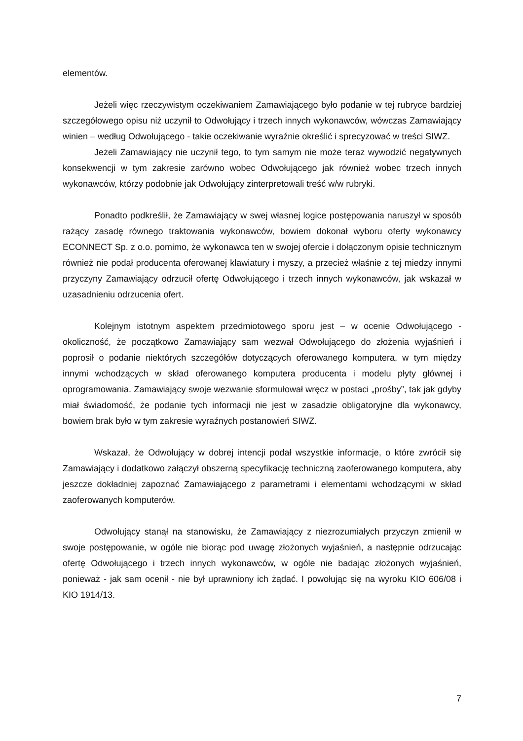elementów.
Jeżeli więc rzeczywistym oczekiwaniem Zamawiającego było podanie w tej rubryce bardziej szczegółowego opisu niż uczynił to Odwołujący i trzech innych wykonawców, wówczas Zamawiający winien – według Odwołującego - takie oczekiwanie wyraźnie określić i sprecyzować w treści SIWZ.
Jeżeli Zamawiający nie uczynił tego, to tym samym nie może teraz wywodzić negatywnych konsekwencji w tym zakresie zarówno wobec Odwołującego jak również wobec trzech innych wykonawców, którzy podobnie jak Odwołujący zinterpretowali treść w/w rubryki.
Ponadto podkreślił, że Zamawiający w swej własnej logice postępowania naruszył w sposób rażący zasadę równego traktowania wykonawców, bowiem dokonał wyboru oferty wykonawcy ECONNECT Sp. z o.o. pomimo, że wykonawca ten w swojej ofercie i dołączonym opisie technicznym również nie podał producenta oferowanej klawiatury i myszy, a przecież właśnie z tej miedzy innymi przyczyny Zamawiający odrzucił ofertę Odwołującego i trzech innych wykonawców, jak wskazał w uzasadnieniu odrzucenia ofert.
Kolejnym istotnym aspektem przedmiotowego sporu jest – w ocenie Odwołującego - okoliczność, że początkowo Zamawiający sam wezwał Odwołującego do złożenia wyjaśnień i poprosił o podanie niektórych szczegółów dotyczących oferowanego komputera, w tym między innymi wchodzących w skład oferowanego komputera producenta i modelu płyty głównej i oprogramowania. Zamawiający swoje wezwanie sformułował wręcz w postaci „prośby”, tak jak gdyby miał świadomość, że podanie tych informacji nie jest w zasadzie obligatoryjne dla wykonawcy, bowiem brak było w tym zakresie wyraźnych postanowień SIWZ.
Wskazał, że Odwołujący w dobrej intencji podał wszystkie informacje, o które zwrócił się Zamawiający i dodatkowo załączył obszerną specyfikację techniczną zaoferowanego komputera, aby jeszcze dokładniej zapoznać Zamawiającego z parametrami i elementami wchodzącymi w skład zaoferowanych komputerów.
Odwołujący stanął na stanowisku, że Zamawiający z niezrozumiałych przyczyn zmienił w swoje postępowanie, w ogóle nie biorąc pod uwagę złożonych wyjaśnień, a następnie odrzucając ofertę Odwołującego i trzech innych wykonawców, w ogóle nie badając złożonych wyjaśnień, ponieważ - jak sam ocenił - nie był uprawniony ich żądać. I powołując się na wyroku KIO 606/08 i KIO 1914/13.
7